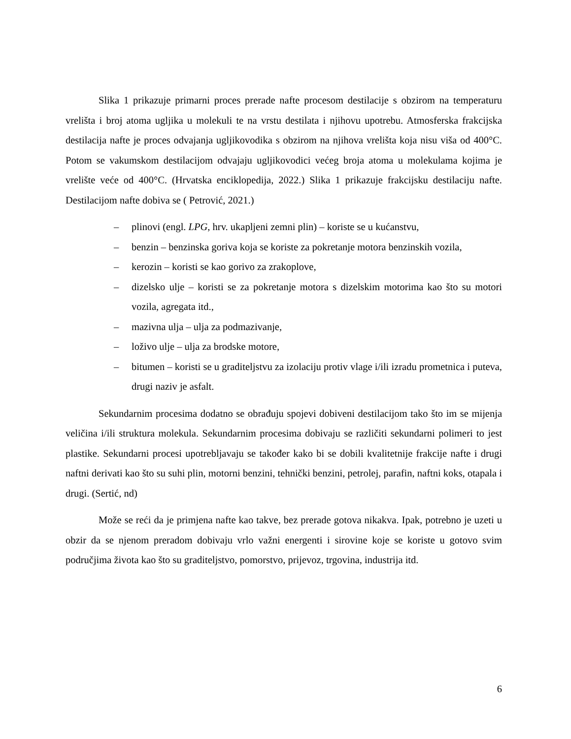Slika 1 prikazuje primarni proces prerade nafte procesom destilacije s obzirom na temperaturu vrelišta i broj atoma ugljika u molekuli te na vrstu destilata i njihovu upotrebu. Atmosferska frakcijska destilacija nafte je proces odvajanja ugljikovodika s obzirom na njihova vrelišta koja nisu viša od 400°C. Potom se vakumskom destilacijom odvajaju ugljikovodici većeg broja atoma u molekulama kojima je vrelište veće od 400°C. (Hrvatska enciklopedija, 2022.) Slika 1 prikazuje frakcijsku destilaciju nafte. Destilacijom nafte dobiva se ( Petrović, 2021.)
– plinovi (engl. LPG, hrv. ukapljeni zemni plin) – koriste se u kućanstvu,
– benzin – benzinska goriva koja se koriste za pokretanje motora benzinskih vozila,
– kerozin – koristi se kao gorivo za zrakoplove,
– dizelsko ulje – koristi se za pokretanje motora s dizelskim motorima kao što su motori vozila, agregata itd.,
– mazivna ulja – ulja za podmazivanje,
– loživo ulje – ulja za brodske motore,
– bitumen – koristi se u graditeljstvu za izolaciju protiv vlage i/ili izradu prometnica i puteva, drugi naziv je asfalt.
Sekundarnim procesima dodatno se obrađuju spojevi dobiveni destilacijom tako što im se mijenja veličina i/ili struktura molekula. Sekundarnim procesima dobivaju se različiti sekundarni polimeri to jest plastike. Sekundarni procesi upotrebljavaju se također kako bi se dobili kvalitetnije frakcije nafte i drugi naftni derivati kao što su suhi plin, motorni benzini, tehnički benzini, petrolej, parafin, naftni koks, otapala i drugi. (Sertić, nd)
Može se reći da je primjena nafte kao takve, bez prerade gotova nikakva. Ipak, potrebno je uzeti u obzir da se njenom preradom dobivaju vrlo važni energenti i sirovine koje se koriste u gotovo svim područjima života kao što su graditeljstvo, pomorstvo, prijevoz, trgovina, industrija itd.
6